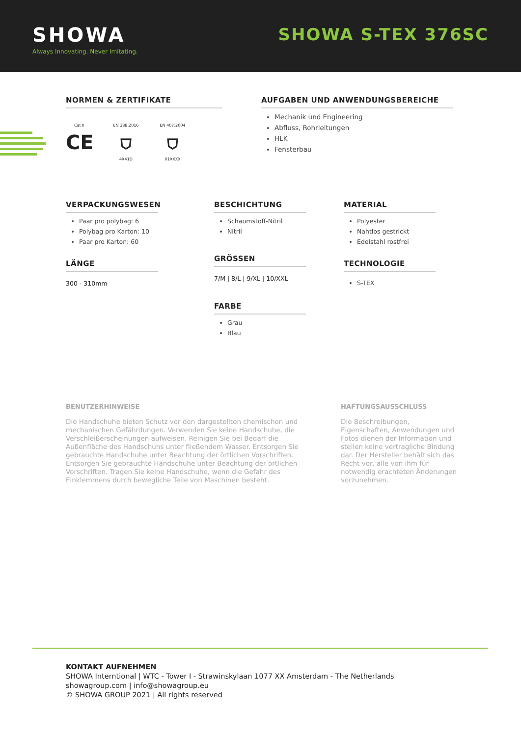SHOWA
Always Innovating. Never Imitating.
SHOWA S-TEX 376SC
NORMEN & ZERTIFIKATE
Cat II
CE
EN 388:2016
⛉
4X41D
EN 407:2004
⛉
X1XXXX
AUFGABEN UND ANWENDUNGSBEREICHE
Mechanik und Engineering
Abfluss, Rohrleitungen
HLK
Fensterbau
VERPACKUNGSWESEN
Paar pro polybag: 6
Polybag pro Karton: 10
Paar pro Karton: 60
LÄNGE
300 - 310mm
BESCHICHTUNG
Schaumstoff-Nitril
Nitril
GRÖSSEN
7/M | 8/L | 9/XL | 10/XXL
FARBE
Grau
Blau
MATERIAL
Polyester
Nahtlos gestrickt
Edelstahl rostfrei
TECHNOLOGIE
S-TEX
BENUTZERHINWEISE
Die Handschuhe bieten Schutz vor den dargestellten chemischen und mechanischen Gefährdungen. Verwenden Sie keine Handschuhe, die Verschleißerscheinungen aufweisen. Reinigen Sie bei Bedarf die Außenfläche des Handschuhs unter fließendem Wasser. Entsorgen Sie gebrauchte Handschuhe unter Beachtung der örtlichen Vorschriften. Entsorgen Sie gebrauchte Handschuhe unter Beachtung der örtlichen Vorschriften. Tragen Sie keine Handschuhe, wenn die Gefahr des Einklemmens durch bewegliche Teile von Maschinen besteht.
HAFTUNGSAUSSCHLUSS
Die Beschreibungen, Eigenschaften, Anwendungen und Fotos dienen der Information und stellen keine vertragliche Bindung dar. Der Hersteller behält sich das Recht vor, alle von ihm für notwendig erachteten Änderungen vorzunehmen.
KONTAKT AUFNEHMEN
SHOWA Interntional | WTC - Tower I - Strawinskylaan 1077 XX Amsterdam - The Netherlands
showagroup.com | info@showagroup.eu
© SHOWA GROUP 2021 | All rights reserved